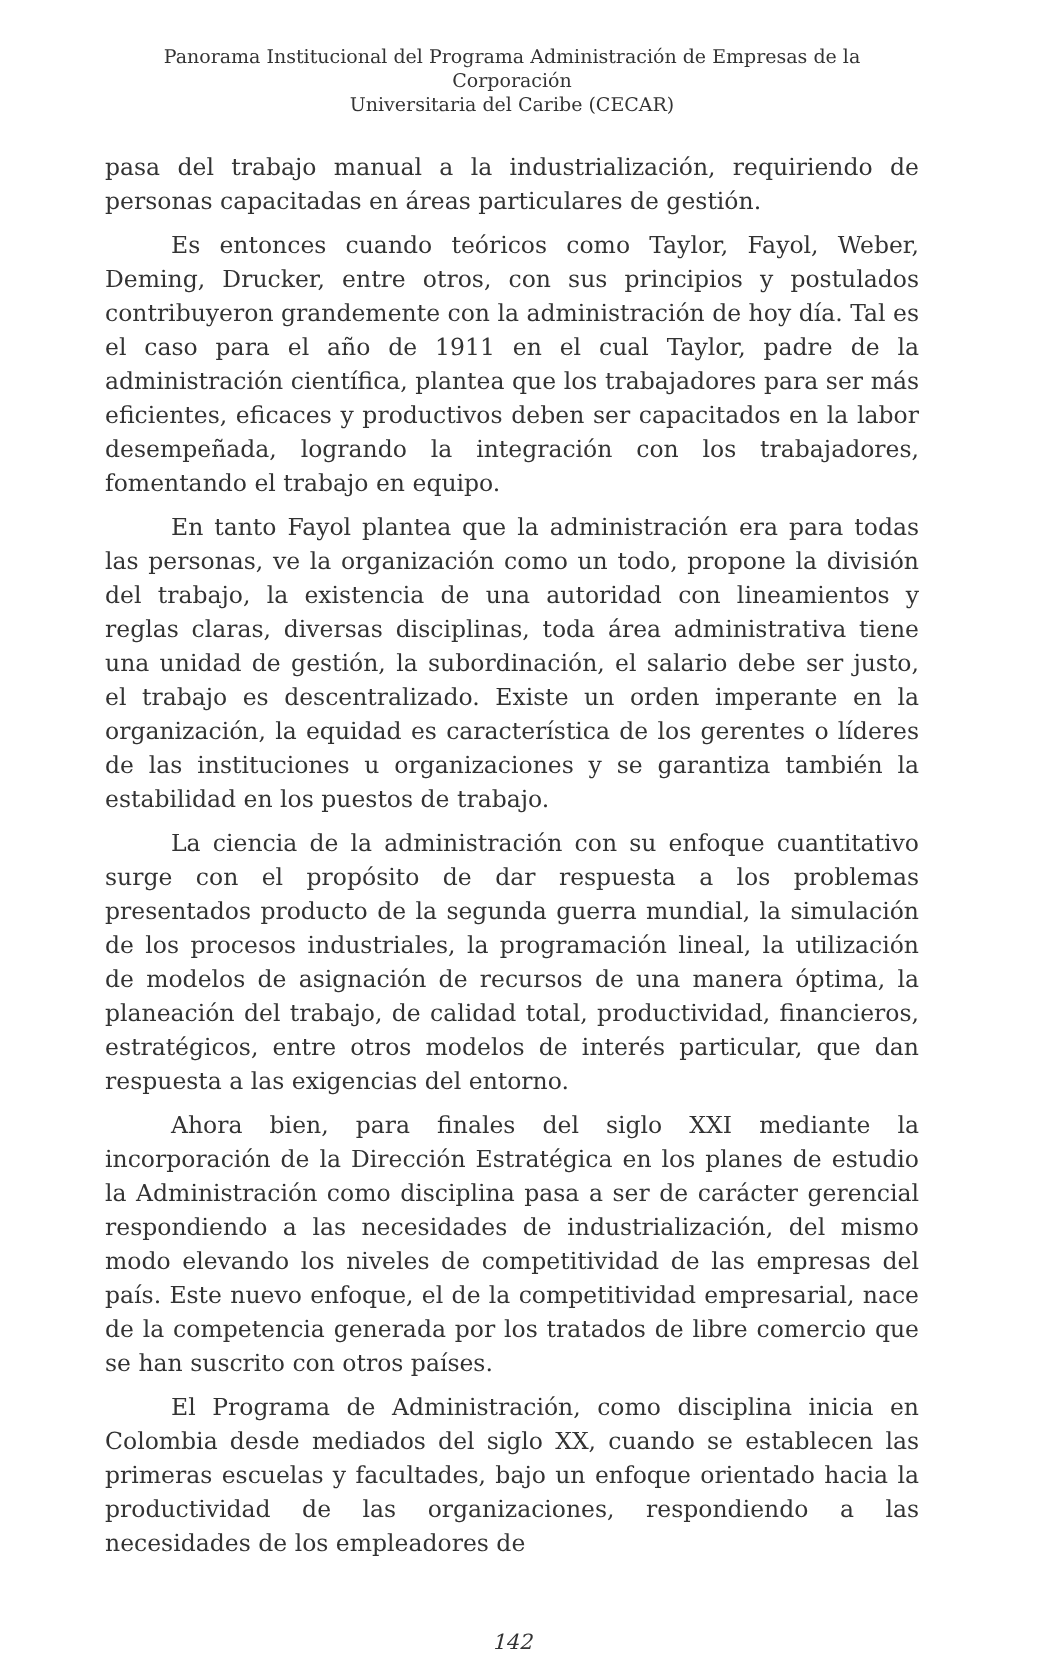Panorama Institucional del Programa Administración de Empresas de la Corporación
Universitaria del Caribe (CECAR)
pasa del trabajo manual a la industrialización, requiriendo de personas capacitadas en áreas particulares de gestión.
Es entonces cuando teóricos como Taylor, Fayol, Weber, Deming, Drucker, entre otros, con sus principios y postulados contribuyeron grandemente con la administración de hoy día. Tal es el caso para el año de 1911 en el cual Taylor, padre de la administración científica, plantea que los trabajadores para ser más eficientes, eficaces y productivos deben ser capacitados en la labor desempeñada, logrando la integración con los trabajadores, fomentando el trabajo en equipo.
En tanto Fayol plantea que la administración era para todas las personas, ve la organización como un todo, propone la división del trabajo, la existencia de una autoridad con lineamientos y reglas claras, diversas disciplinas, toda área administrativa tiene una unidad de gestión, la subordinación, el salario debe ser justo, el trabajo es descentralizado. Existe un orden imperante en la organización, la equidad es característica de los gerentes o líderes de las instituciones u organizaciones y se garantiza también la estabilidad en los puestos de trabajo.
La ciencia de la administración con su enfoque cuantitativo surge con el propósito de dar respuesta a los problemas presentados producto de la segunda guerra mundial, la simulación de los procesos industriales, la programación lineal, la utilización de modelos de asignación de recursos de una manera óptima, la planeación del trabajo, de calidad total, productividad, financieros, estratégicos, entre otros modelos de interés particular, que dan respuesta a las exigencias del entorno.
Ahora bien, para finales del siglo XXI mediante la incorporación de la Dirección Estratégica en los planes de estudio la Administración como disciplina pasa a ser de carácter gerencial respondiendo a las necesidades de industrialización, del mismo modo elevando los niveles de competitividad de las empresas del país. Este nuevo enfoque, el de la competitividad empresarial, nace de la competencia generada por los tratados de libre comercio que se han suscrito con otros países.
El Programa de Administración, como disciplina inicia en Colombia desde mediados del siglo XX, cuando se establecen las primeras escuelas y facultades, bajo un enfoque orientado hacia la productividad de las organizaciones, respondiendo a las necesidades de los empleadores de
142